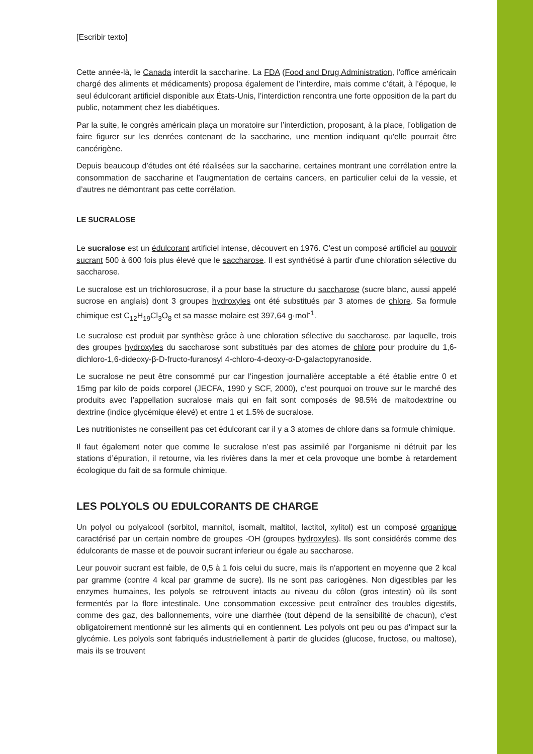[Escribir texto]
Cette année-là, le Canada interdit la saccharine. La FDA (Food and Drug Administration, l'office américain chargé des aliments et médicaments) proposa également de l’interdire, mais comme c’était, à l’époque, le seul édulcorant artificiel disponible aux États-Unis, l’interdiction rencontra une forte opposition de la part du public, notamment chez les diabétiques.
Par la suite, le congrès américain plaça un moratoire sur l’interdiction, proposant, à la place, l’obligation de faire figurer sur les denrées contenant de la saccharine, une mention indiquant qu'elle pourrait être cancérigène.
Depuis beaucoup d’études ont été réalisées sur la saccharine, certaines montrant une corrélation entre la consommation de saccharine et l’augmentation de certains cancers, en particulier celui de la vessie, et d’autres ne démontrant pas cette corrélation.
LE SUCRALOSE
Le sucralose est un édulcorant artificiel intense, découvert en 1976. C'est un composé artificiel au pouvoir sucrant 500 à 600 fois plus élevé que le saccharose. Il est synthétisé à partir d'une chloration sélective du saccharose.
Le sucralose est un trichlorosucrose, il a pour base la structure du saccharose (sucre blanc, aussi appelé sucrose en anglais) dont 3 groupes hydroxyles ont été substitués par 3 atomes de chlore. Sa formule chimique est C<sub>12</sub>H<sub>19</sub>Cl<sub>3</sub>O<sub>8</sub> et sa masse molaire est 397,64 g·mol<sup>-1</sup>.
Le sucralose est produit par synthèse grâce à une chloration sélective du saccharose, par laquelle, trois des groupes hydroxyles du saccharose sont substitués par des atomes de chlore pour produire du 1,6-dichloro-1,6-dideoxy-β-D-fructo-furanosyl 4-chloro-4-deoxy-α-D-galactopyranoside.
Le sucralose ne peut être consommé pur car l’ingestion journalière acceptable a été établie entre 0 et 15mg par kilo de poids corporel (JECFA, 1990 y SCF, 2000), c’est pourquoi on trouve sur le marché des produits avec l’appellation sucralose mais qui en fait sont composés de 98.5% de maltodextrine ou dextrine (indice glycémique élevé) et entre 1 et 1.5% de sucralose.
Les nutritionistes ne conseillent pas cet édulcorant car il y a 3 atomes de chlore dans sa formule chimique.
Il faut également noter que comme le sucralose n’est pas assimilé par l’organisme ni détruit par les stations d’épuration, il retourne, via les rivières dans la mer et cela provoque une bombe à retardement écologique du fait de sa formule chimique.
LES POLYOLS OU EDULCORANTS DE CHARGE
Un polyol ou polyalcool (sorbitol, mannitol, isomalt, maltitol, lactitol, xylitol) est un composé organique caractérisé par un certain nombre de groupes -OH (groupes hydroxyles). Ils sont considérés comme des édulcorants de masse et de pouvoir sucrant inferieur ou égale au saccharose.
Leur pouvoir sucrant est faible, de 0,5 à 1 fois celui du sucre, mais ils n'apportent en moyenne que 2 kcal par gramme (contre 4 kcal par gramme de sucre). Ils ne sont pas cariogènes. Non digestibles par les enzymes humaines, les polyols se retrouvent intacts au niveau du côlon (gros intestin) où ils sont fermentés par la flore intestinale. Une consommation excessive peut entraîner des troubles digestifs, comme des gaz, des ballonnements, voire une diarrhée (tout dépend de la sensibilité de chacun), c'est obligatoirement mentionné sur les aliments qui en contiennent. Les polyols ont peu ou pas d'impact sur la glycémie. Les polyols sont fabriqués industriellement à partir de glucides (glucose, fructose, ou maltose), mais ils se trouvent